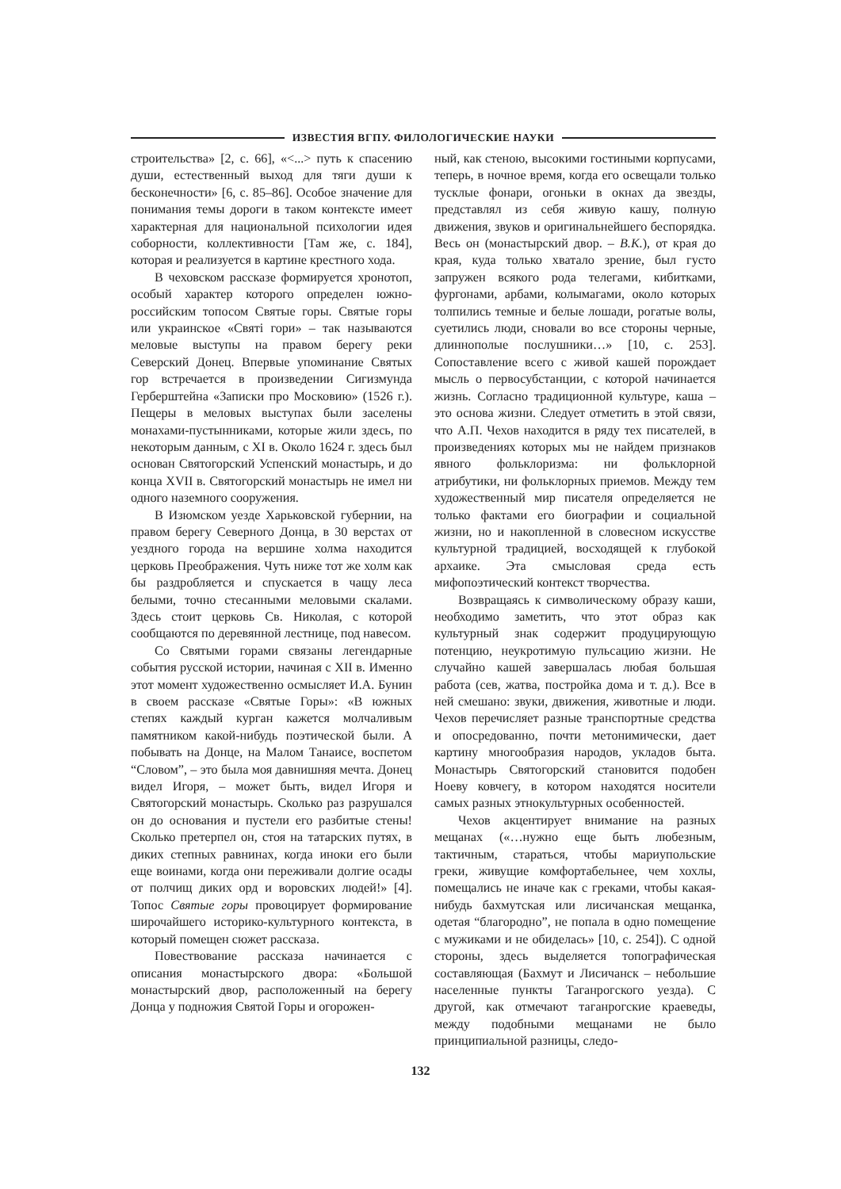ИЗВЕСТИЯ ВГПУ. ФИЛОЛОГИЧЕСКИЕ НАУКИ
строительства» [2, с. 66], «<...> путь к спасению души, естественный выход для тяги души к бесконечности» [6, с. 85–86]. Особое значение для понимания темы дороги в таком контексте имеет характерная для национальной психологии идея соборности, коллективности [Там же, с. 184], которая и реализуется в картине крестного хода.
В чеховском рассказе формируется хронотоп, особый характер которого определен южно-российским топосом Святые горы. Святые горы или украинское «Святі гори» – так называются меловые выступы на правом берегу реки Северский Донец. Впервые упоминание Святых гор встречается в произведении Сигизмунда Герберштейна «Записки про Московию» (1526 г.). Пещеры в меловых выступах были заселены монахами-пустынниками, которые жили здесь, по некоторым данным, с XI в. Около 1624 г. здесь был основан Святогорский Успенский монастырь, и до конца XVII в. Святогорский монастырь не имел ни одного наземного сооружения.
В Изюмском уезде Харьковской губернии, на правом берегу Северного Донца, в 30 верстах от уездного города на вершине холма находится церковь Преображения. Чуть ниже тот же холм как бы раздробляется и спускается в чащу леса белыми, точно стесанными меловыми скалами. Здесь стоит церковь Св. Николая, с которой сообщаются по деревянной лестнице, под навесом.
Со Святыми горами связаны легендарные события русской истории, начиная с XII в. Именно этот момент художественно осмысляет И.А. Бунин в своем рассказе «Святые Горы»: «В южных степях каждый курган кажется молчаливым памятником какой-нибудь поэтической были. А побывать на Донце, на Малом Танаисе, воспетом “Словом”, – это была моя давнишняя мечта. Донец видел Игоря, – может быть, видел Игоря и Святогорский монастырь. Сколько раз разрушался он до основания и пустели его разбитые стены! Сколько претерпел он, стоя на татарских путях, в диких степных равнинах, когда иноки его были еще воинами, когда они переживали долгие осады от полчищ диких орд и воровских людей!» [4]. Топос Святые горы провоцирует формирование широчайшего историко-культурного контекста, в который помещен сюжет рассказа.
Повествование рассказа начинается с описания монастырского двора: «Большой монастырский двор, расположенный на берегу Донца у подножия Святой Горы и огорожен-
ный, как стеною, высокими гостиными корпусами, теперь, в ночное время, когда его освещали только тусклые фонари, огоньки в окнах да звезды, представлял из себя живую кашу, полную движения, звуков и оригинальнейшего беспорядка. Весь он (монастырский двор. – В.К.), от края до края, куда только хватало зрение, был густо запружен всякого рода телегами, кибитками, фургонами, арбами, колымагами, около которых толпились темные и белые лошади, рогатые волы, суетились люди, сновали во все стороны черные, длиннополые послушники…» [10, с. 253]. Сопоставление всего с живой кашей порождает мысль о первосубстанции, с которой начинается жизнь. Согласно традиционной культуре, каша – это основа жизни. Следует отметить в этой связи, что А.П. Чехов находится в ряду тех писателей, в произведениях которых мы не найдем признаков явного фольклоризма: ни фольклорной атрибутики, ни фольклорных приемов. Между тем художественный мир писателя определяется не только фактами его биографии и социальной жизни, но и накопленной в словесном искусстве культурной традицией, восходящей к глубокой архаике. Эта смысловая среда есть мифопоэтический контекст творчества.
Возвращаясь к символическому образу каши, необходимо заметить, что этот образ как культурный знак содержит продуцирующую потенцию, неукротимую пульсацию жизни. Не случайно кашей завершалась любая большая работа (сев, жатва, постройка дома и т. д.). Все в ней смешано: звуки, движения, животные и люди. Чехов перечисляет разные транспортные средства и опосредованно, почти метонимически, дает картину многообразия народов, укладов быта. Монастырь Святогорский становится подобен Ноеву ковчегу, в котором находятся носители самых разных этнокультурных особенностей.
Чехов акцентирует внимание на разных мещанах («…нужно еще быть любезным, тактичным, стараться, чтобы мариупольские греки, живущие комфортабельнее, чем хохлы, помещались не иначе как с греками, чтобы какая-нибудь бахмутская или лисичанская мещанка, одетая “благородно”, не попала в одно помещение с мужиками и не обиделась» [10, с. 254]). С одной стороны, здесь выделяется топографическая составляющая (Бахмут и Лисичанск – небольшие населенные пункты Таганрогского уезда). С другой, как отмечают таганрогские краеведы, между подобными мещанами не было принципиальной разницы, следо-
132